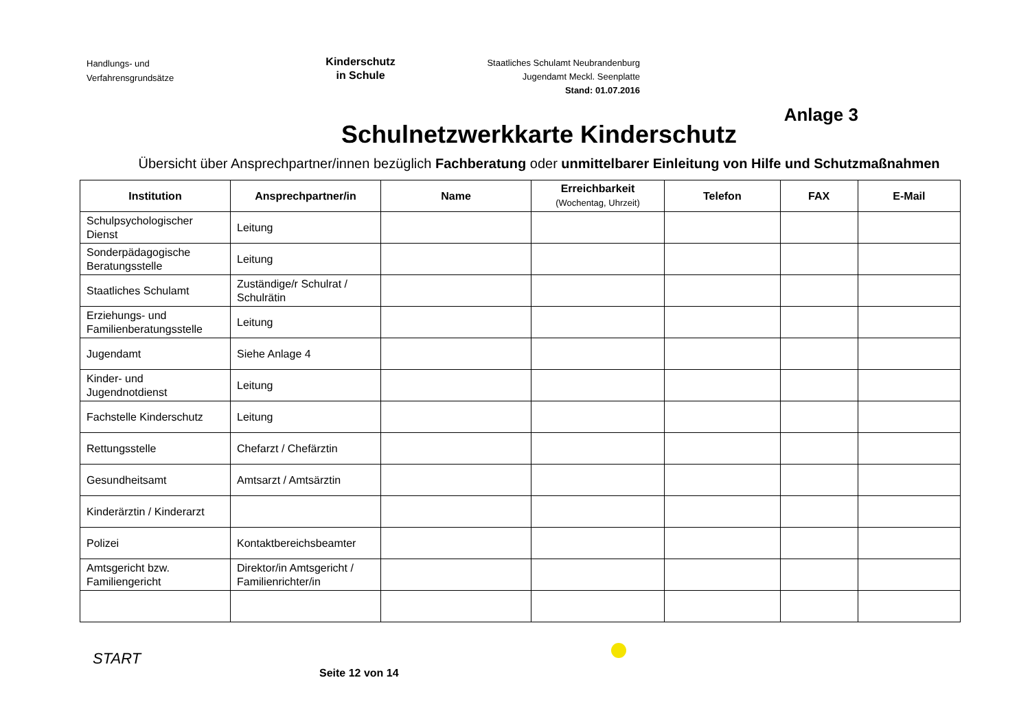Handlungs- und
Verfahrensgrundsätze
Kinderschutz
in Schule
Staatliches Schulamt Neubrandenburg
Jugendamt Meckl. Seenplatte
Stand: 01.07.2016
Anlage 3
Schulnetzwerkkarte Kinderschutz
Übersicht über Ansprechpartner/innen bezüglich Fachberatung oder unmittelbarer Einleitung von Hilfe und Schutzmaßnahmen
| Institution | Ansprechpartner/in | Name | Erreichbarkeit (Wochentag, Uhrzeit) | Telefon | FAX | E-Mail |
| --- | --- | --- | --- | --- | --- | --- |
| Schulpsychologischer Dienst | Leitung | | | | | |
| Sonderpädagogische Beratungsstelle | Leitung | | | | | |
| Staatliches Schulamt | Zuständige/r Schulrat / Schulrätin | | | | | |
| Erziehungs- und Familienberatungsstelle | Leitung | | | | | |
| Jugendamt | Siehe Anlage 4 | | | | | |
| Kinder- und Jugendnotdienst | Leitung | | | | | |
| Fachstelle Kinderschutz | Leitung | | | | | |
| Rettungsstelle | Chefarzt / Chefärztin | | | | | |
| Gesundheitsamt | Amtsarzt / Amtsärztin | | | | | |
| Kinderärztin / Kinderarzt | | | | | | |
| Polizei | Kontaktbereichsbeamter | | | | | |
| Amtsgericht bzw. Familiengericht | Direktor/in Amtsgericht / Familienrichter/in | | | | | |
START
Seite 12 von 14